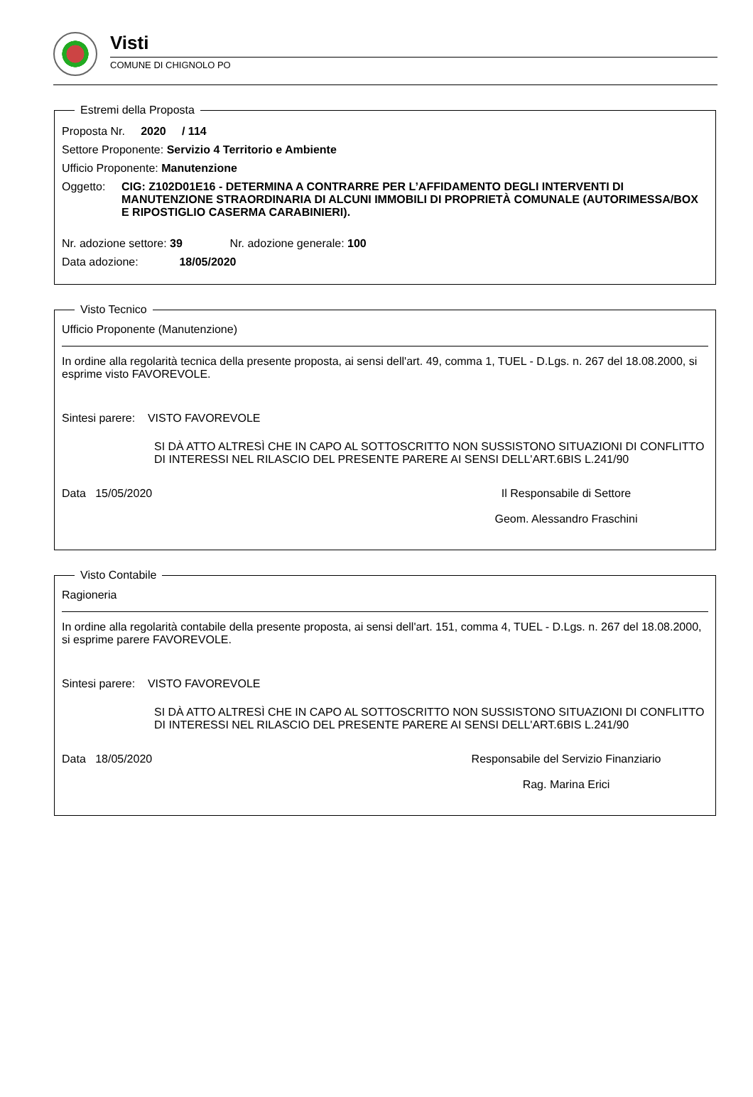Visti
COMUNE DI CHIGNOLO PO
Estremi della Proposta
Proposta Nr. 2020 / 114
Settore Proponente: Servizio 4 Territorio e Ambiente
Ufficio Proponente: Manutenzione
Oggetto: CIG: Z102D01E16 - DETERMINA A CONTRARRE PER L’AFFIDAMENTO DEGLI INTERVENTI DI MANUTENZIONE STRAORDINARIA DI ALCUNI IMMOBILI DI PROPRIETÀ COMUNALE (AUTORIMESSA/BOX E RIPOSTIGLIO CASERMA CARABINIERI).
Nr. adozione settore: 39 Nr. adozione generale: 100
Data adozione: 18/05/2020
Visto Tecnico
Ufficio Proponente (Manutenzione)
In ordine alla regolarità tecnica della presente proposta, ai sensi dell'art. 49, comma 1, TUEL - D.Lgs. n. 267 del 18.08.2000, si esprime visto FAVOREVOLE.
Sintesi parere: VISTO FAVOREVOLE
SI DÀ ATTO ALTRESÌ CHE IN CAPO AL SOTTOSCRITTO NON SUSSISTONO SITUAZIONI DI CONFLITTO DI INTERESSI NEL RILASCIO DEL PRESENTE PARERE AI SENSI DELL'ART.6BIS L.241/90
Data 15/05/2020 Il Responsabile di Settore
Geom. Alessandro Fraschini
Visto Contabile
Ragioneria
In ordine alla regolarità contabile della presente proposta, ai sensi dell'art. 151, comma 4, TUEL - D.Lgs. n. 267 del 18.08.2000, si esprime parere FAVOREVOLE.
Sintesi parere: VISTO FAVOREVOLE
SI DÀ ATTO ALTRESÌ CHE IN CAPO AL SOTTOSCRITTO NON SUSSISTONO SITUAZIONI DI CONFLITTO DI INTERESSI NEL RILASCIO DEL PRESENTE PARERE AI SENSI DELL'ART.6BIS L.241/90
Data 18/05/2020 Responsabile del Servizio Finanziario
Rag. Marina Erici